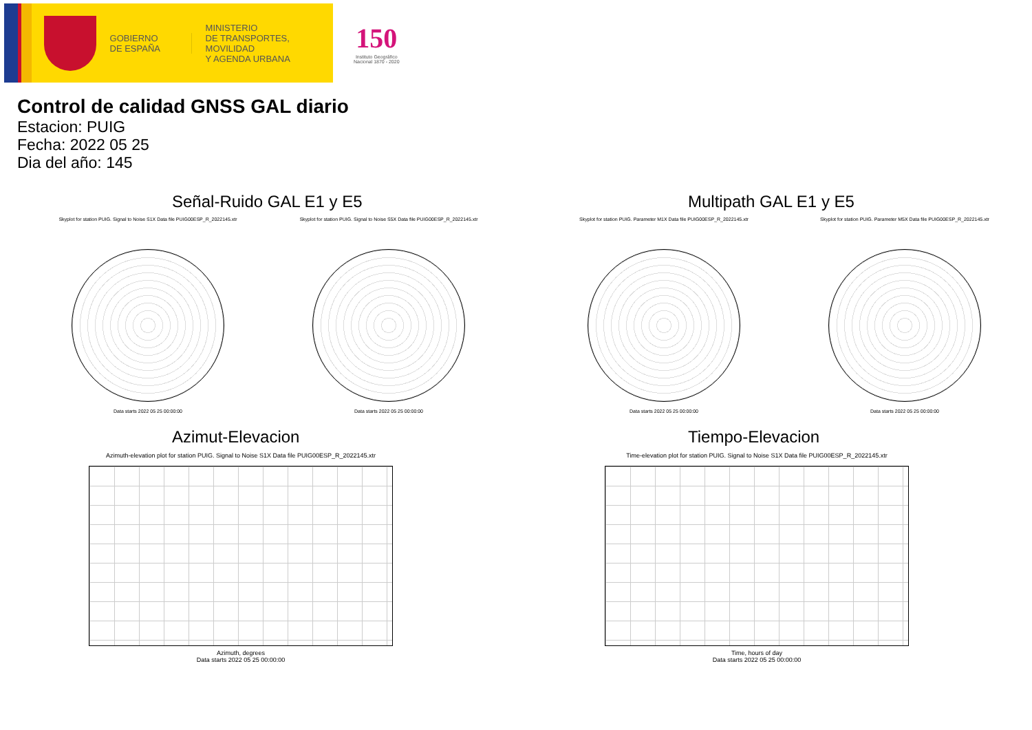GOBIERNO
DE ESPAÑA
MINISTERIO
DE TRANSPORTES, MOVILIDAD
Y AGENDA URBANA
150
Instituto Geográfico
Nacional 1870 - 2020
Control de calidad GNSS GAL diario
Estacion: PUIG
Fecha: 2022 05 25
Dia del año: 145
Señal-Ruido GAL E1 y E5
Skyplot for station PUIG. Signal to Noise S1X Data file PUIG00ESP_R_2022145.xtr
Data starts 2022 05 25 00:00:00
Skyplot for station PUIG. Signal to Noise S5X Data file PUIG00ESP_R_2022145.xtr
Data starts 2022 05 25 00:00:00
Multipath GAL E1 y E5
Skyplot for station PUIG. Parameter M1X Data file PUIG00ESP_R_2022145.xtr
Data starts 2022 05 25 00:00:00
Skyplot for station PUIG. Parameter M5X Data file PUIG00ESP_R_2022145.xtr
Data starts 2022 05 25 00:00:00
Azimut-Elevacion
Azimuth-elevation plot for station PUIG. Signal to Noise S1X Data file PUIG00ESP_R_2022145.xtr
Azimuth, degrees
Data starts 2022 05 25 00:00:00
Tiempo-Elevacion
Time-elevation plot for station PUIG. Signal to Noise S1X Data file PUIG00ESP_R_2022145.xtr
Time, hours of day
Data starts 2022 05 25 00:00:00